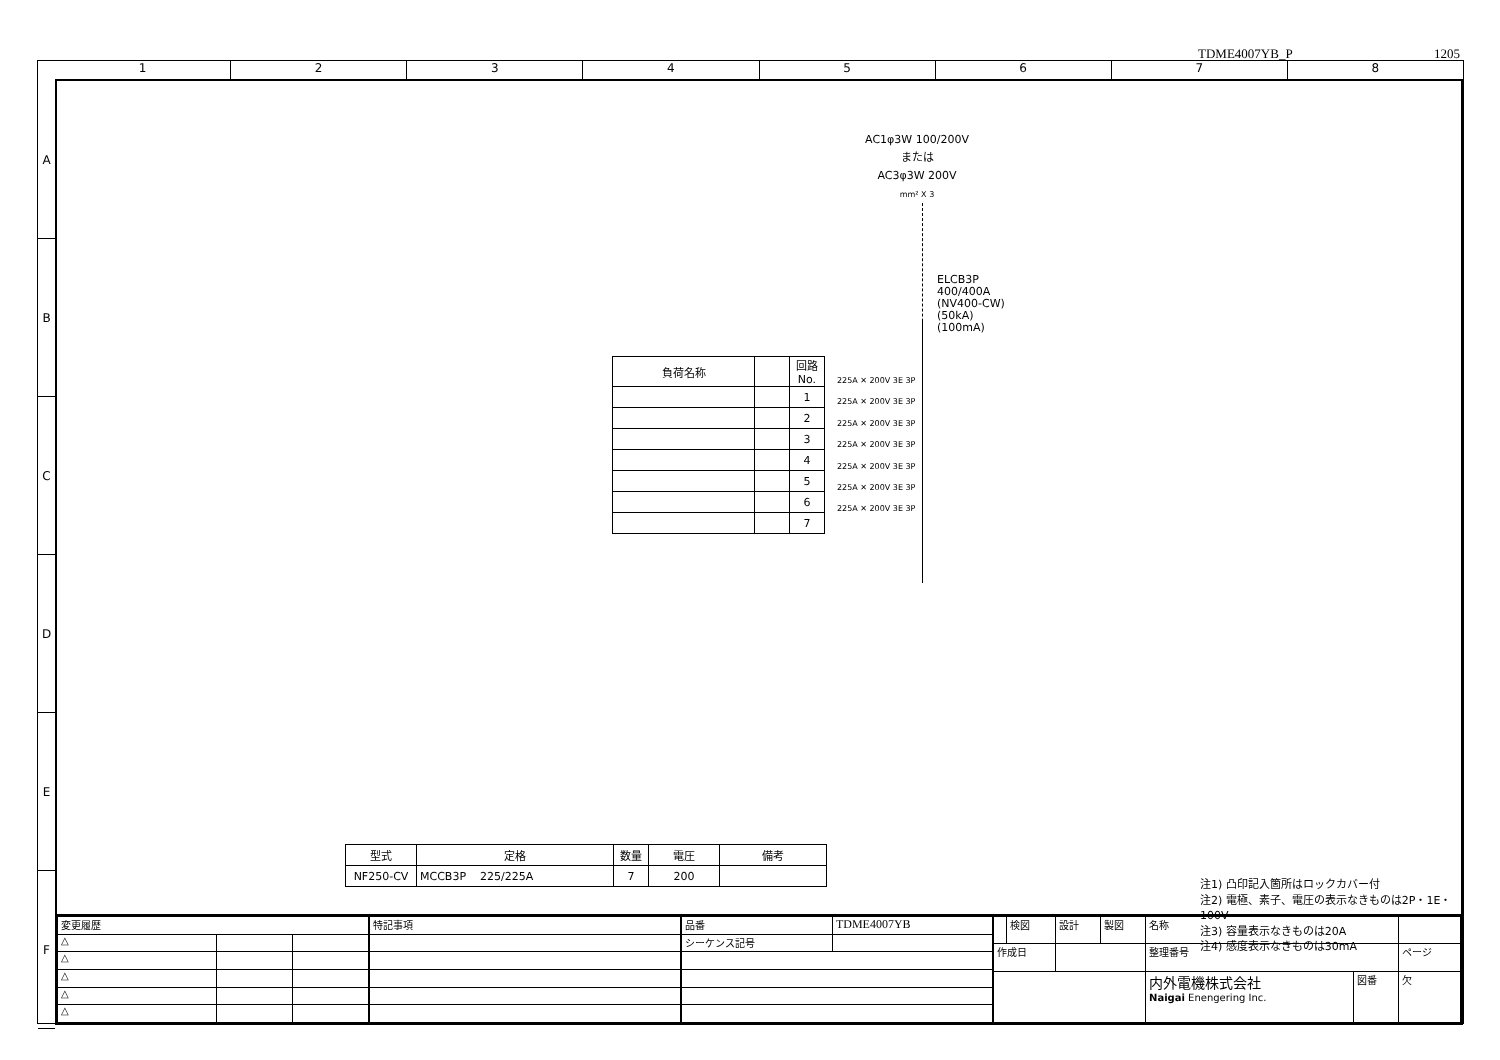TDME4007YB_P 1205
1 2 3 4 5 6 7 8
A
B
C
D
E
F
AC1φ3W 100/200V
または
AC3φ3W 200V
mm² X 3
ELCB3P
400/400A
(NV400-CW)
(50kA)
(100mA)
| 負荷名称 | | 回路No. |
| --- | --- | --- |
| | | 1 |
| | | 2 |
| | | 3 |
| | | 4 |
| | | 5 |
| | | 6 |
| | | 7 |
225A ✕ 200V 3E 3P
225A ✕ 200V 3E 3P
225A ✕ 200V 3E 3P
225A ✕ 200V 3E 3P
225A ✕ 200V 3E 3P
225A ✕ 200V 3E 3P
225A ✕ 200V 3E 3P
| 型式 | 定格 | 数量 | 電圧 | 備考 |
| --- | --- | --- | --- | --- |
| NF250-CV | MCCB3P 225/225A | 7 | 200 | |
注1) 凸印記入箇所はロックカバー付
注2) 電極、素子、電圧の表示なきものは2P・1E・100V
注3) 容量表示なきものは20A
注4) 感度表示なきものは30mA
| 変更履歴 | | |
| △ | | |
| △ | | |
| △ | | |
| △ | | |
| △ | | |
| 特記事項 |
| 品番 | TDME4007YB |
| シーケンス記号 | |
| | 検図 | 設計 | 製図 | 名称 | | |
| 作成日 | | | | 整理番号 | | ページ |
| | | | | 内外電機株式会社 Naigai Enengering Inc. | 図番 | 欠 |